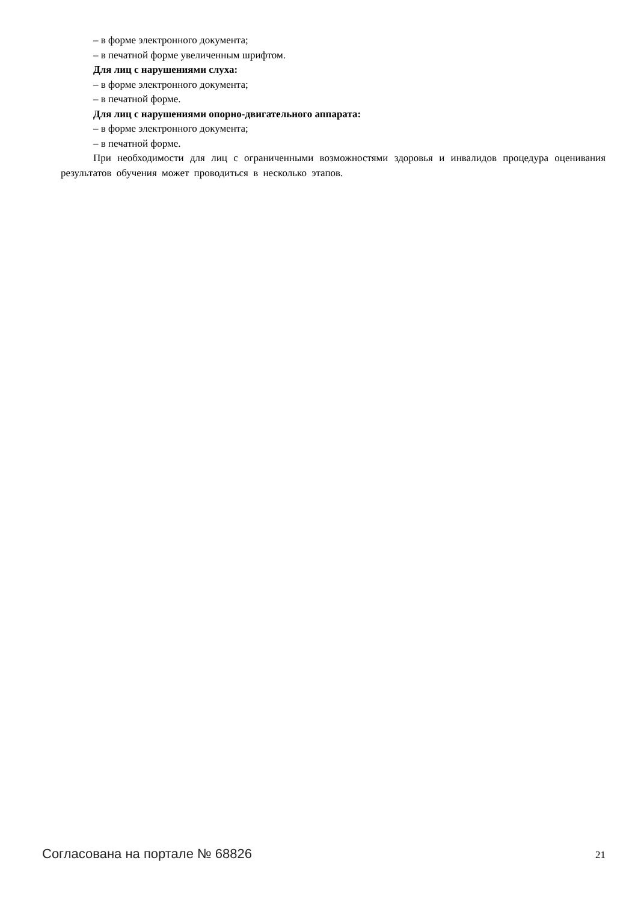– в форме электронного документа;
– в печатной форме увеличенным шрифтом.
Для лиц с нарушениями слуха:
– в форме электронного документа;
– в печатной форме.
Для лиц с нарушениями опорно-двигательного аппарата:
– в форме электронного документа;
– в печатной форме.
При необходимости для лиц с ограниченными возможностями здоровья и инвалидов процедура оценивания результатов обучения может проводиться в несколько этапов.
Согласована на портале № 68826 21